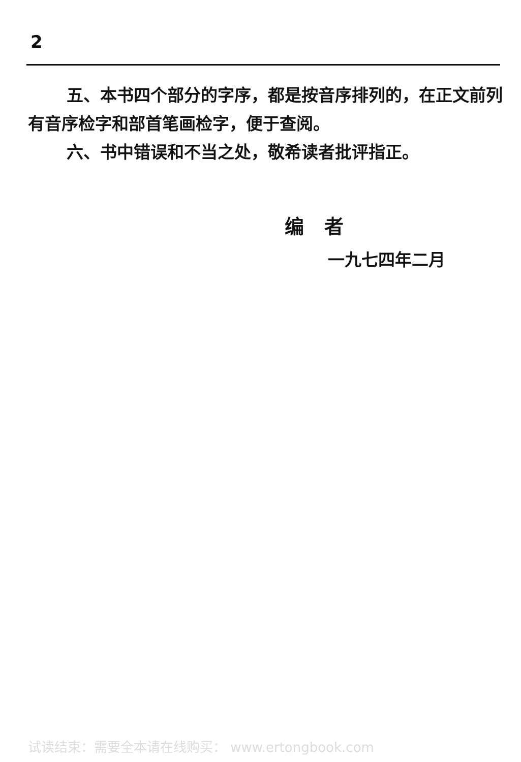2
五、本书四个部分的字序，都是按音序排列的，在正文前列有音序检字和部首笔画检字，便于查阅。
六、书中错误和不当之处，敬希读者批评指正。
编者
一九七四年二月
试读结束：需要全本请在线购买： www.ertongbook.com